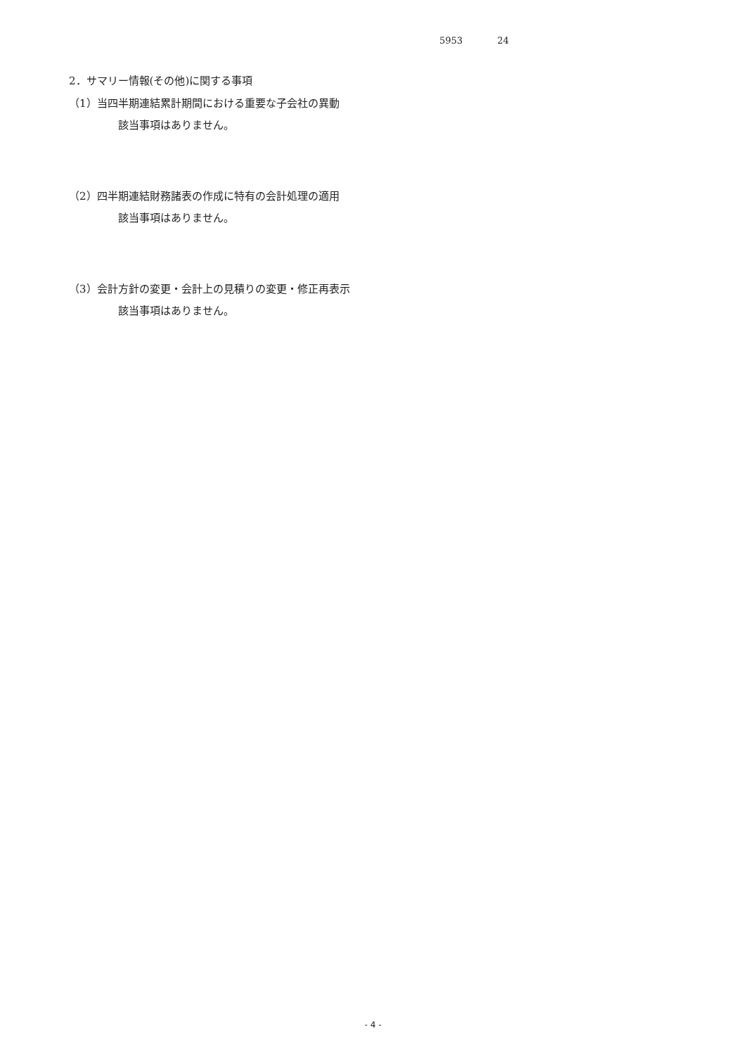5953 24
2．サマリー情報(その他)に関する事項
（1）当四半期連結累計期間における重要な子会社の異動
該当事項はありません。
（2）四半期連結財務諸表の作成に特有の会計処理の適用
該当事項はありません。
（3）会計方針の変更・会計上の見積りの変更・修正再表示
該当事項はありません。
- 4 -